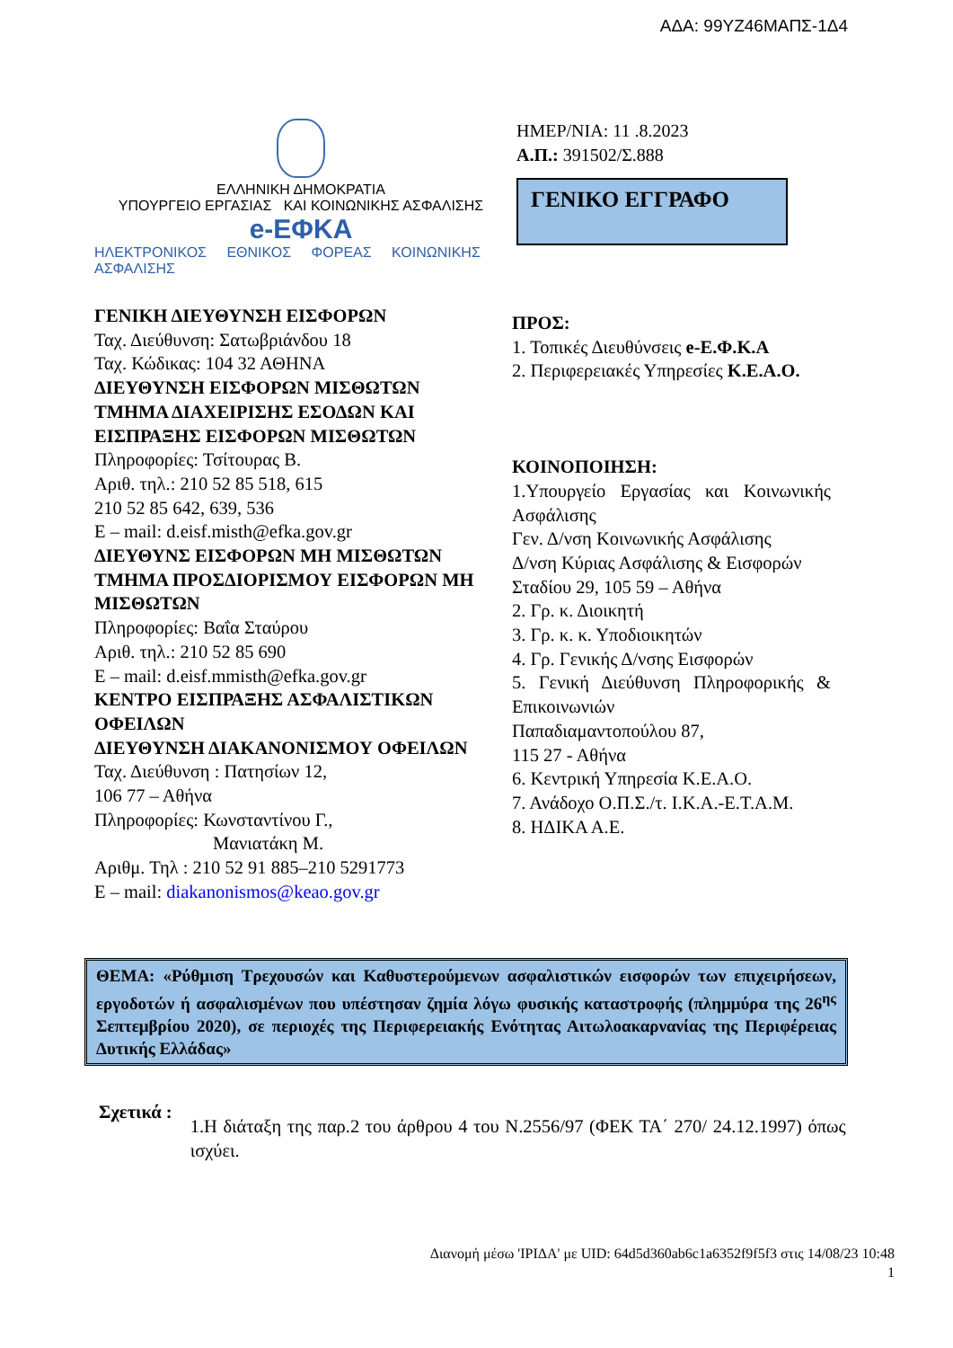ΑΔΑ: 99ΥΖ46ΜΑΠΣ-1Δ4
ΕΛΛΗΝΙΚΗ ΔΗΜΟΚΡΑΤΙΑ
ΥΠΟΥΡΓΕΙΟ ΕΡΓΑΣΙΑΣ ΚΑΙ ΚΟΙΝΩΝΙΚΗΣ ΑΣΦΑΛΙΣΗΣ
e-ΕΦΚΑ
ΗΛΕΚΤΡΟΝΙΚΟΣ ΕΘΝΙΚΟΣ ΦΟΡΕΑΣ ΚΟΙΝΩΝΙΚΗΣ ΑΣΦΑΛΙΣΗΣ
ΗΜΕΡ/ΝΙΑ: 11 .8.2023
Α.Π.: 391502/Σ.888
ΓΕΝΙΚΟ ΕΓΓΡΑΦΟ
ΓΕΝΙΚΗ ΔΙΕΥΘΥΝΣΗ ΕΙΣΦΟΡΩΝ
Ταχ. Διεύθυνση: Σατωβριάνδου 18
Ταχ. Κώδικας: 104 32 ΑΘΗΝΑ
ΔΙΕΥΘΥΝΣΗ ΕΙΣΦΟΡΩΝ ΜΙΣΘΩΤΩΝ
ΤΜΗΜΑ ΔΙΑΧΕΙΡΙΣΗΣ ΕΣΟΔΩΝ ΚΑΙ ΕΙΣΠΡΑΞΗΣ ΕΙΣΦΟΡΩΝ ΜΙΣΘΩΤΩΝ
Πληροφορίες: Τσίτουρας Β.
Αριθ. τηλ.: 210 52 85 518, 615
210 52 85 642, 639, 536
E – mail: d.eisf.misth@efka.gov.gr
ΔΙΕΥΘΥΝΣ ΕΙΣΦΟΡΩΝ ΜΗ ΜΙΣΘΩΤΩΝ
ΤΜΗΜΑ ΠΡΟΣΔΙΟΡΙΣΜΟΥ ΕΙΣΦΟΡΩΝ ΜΗ ΜΙΣΘΩΤΩΝ
Πληροφορίες: Βαΐα Σταύρου
Αριθ. τηλ.: 210 52 85 690
E – mail: d.eisf.mmisth@efka.gov.gr
ΚΕΝΤΡΟ ΕΙΣΠΡΑΞΗΣ ΑΣΦΑΛΙΣΤΙΚΩΝ ΟΦΕΙΛΩΝ
ΔΙΕΥΘΥΝΣΗ ΔΙΑΚΑΝΟΝΙΣΜΟΥ ΟΦΕΙΛΩΝ
Ταχ. Διεύθυνση : Πατησίων 12,
106 77 – Αθήνα
Πληροφορίες: Κωνσταντίνου Γ.,
Μανιατάκη Μ.
Αριθμ. Τηλ : 210 52 91 885–210 5291773
E – mail: diakanonismos@keao.gov.gr
ΠΡΟΣ:
1. Τοπικές Διευθύνσεις e-Ε.Φ.Κ.Α
2. Περιφερειακές Υπηρεσίες Κ.Ε.Α.Ο.
ΚΟΙΝΟΠΟΙΗΣΗ:
1.Υπουργείο Εργασίας και Κοινωνικής Ασφάλισης
Γεν. Δ/νση Κοινωνικής Ασφάλισης
Δ/νση Κύριας Ασφάλισης & Εισφορών
Σταδίου 29, 105 59 – Αθήνα
2. Γρ. κ. Διοικητή
3. Γρ. κ. κ. Υποδιοικητών
4. Γρ. Γενικής Δ/νσης Εισφορών
5. Γενική Διεύθυνση Πληροφορικής & Επικοινωνιών
Παπαδιαμαντοπούλου 87,
115 27 - Αθήνα
6. Κεντρική Υπηρεσία Κ.Ε.Α.Ο.
7. Ανάδοχο Ο.Π.Σ./τ. Ι.Κ.Α.-Ε.Τ.Α.Μ.
8. ΗΔΙΚΑ Α.Ε.
ΘΕΜΑ: «Ρύθμιση Τρεχουσών και Καθυστερούμενων ασφαλιστικών εισφορών των επιχειρήσεων, εργοδοτών ή ασφαλισμένων που υπέστησαν ζημία λόγω φυσικής καταστροφής (πλημμύρα της 26<sup>ης</sup> Σεπτεμβρίου 2020), σε περιοχές της Περιφερειακής Ενότητας Αιτωλοακαρνανίας της Περιφέρειας Δυτικής Ελλάδας»
Σχετικά :
1.Η διάταξη της παρ.2 του άρθρου 4 του Ν.2556/97 (ΦΕΚ ΤΑ΄ 270/ 24.12.1997) όπως ισχύει.
Διανομή μέσω 'ΙΡΙΔΑ' με UID: 64d5d360ab6c1a6352f9f5f3 στις 14/08/23 10:48
1